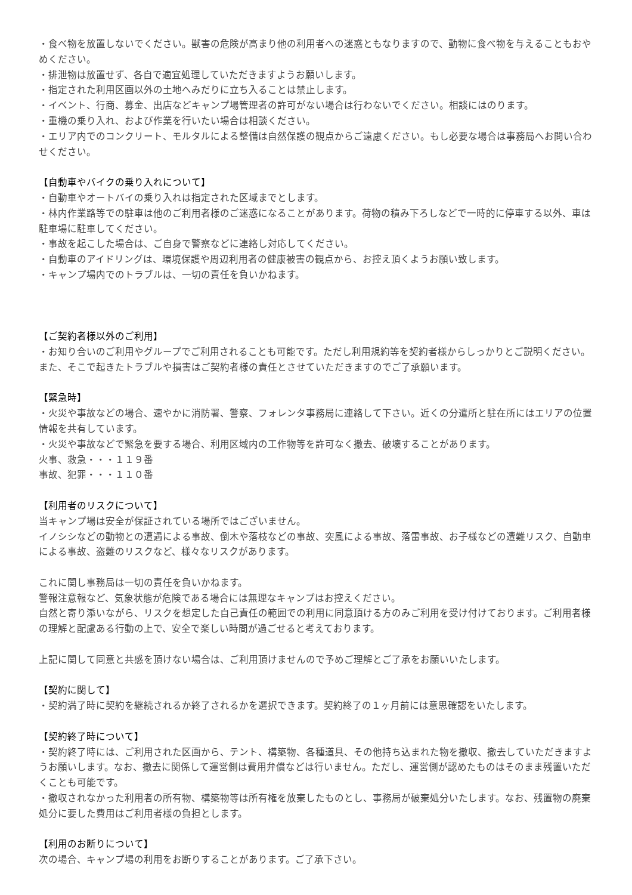・食べ物を放置しないでください。獣害の危険が高まり他の利用者への迷惑ともなりますので、動物に食べ物を与えることもおやめください。
・排泄物は放置せず、各自で適宜処理していただきますようお願いします。
・指定された利用区画以外の土地へみだりに立ち入ることは禁止します。
・イベント、行商、募金、出店などキャンプ場管理者の許可がない場合は行わないでください。相談にはのります。
・重機の乗り入れ、および作業を行いたい場合は相談ください。
・エリア内でのコンクリート、モルタルによる整備は自然保護の観点からご遠慮ください。もし必要な場合は事務局へお問い合わせください。
【自動車やバイクの乗り入れについて】
・自動車やオートバイの乗り入れは指定された区域までとします。
・林内作業路等での駐車は他のご利用者様のご迷惑になることがあります。荷物の積み下ろしなどで一時的に停車する以外、車は駐車場に駐車してください。
・事故を起こした場合は、ご自身で警察などに連絡し対応してください。
・自動車のアイドリングは、環境保護や周辺利用者の健康被害の観点から、お控え頂くようお願い致します。
・キャンプ場内でのトラブルは、一切の責任を負いかねます。
【ご契約者様以外のご利用】
・お知り合いのご利用やグループでご利用されることも可能です。ただし利用規約等を契約者様からしっかりとご説明ください。また、そこで起きたトラブルや損害はご契約者様の責任とさせていただきますのでご了承願います。
【緊急時】
・火災や事故などの場合、速やかに消防署、警察、フォレンタ事務局に連絡して下さい。近くの分遣所と駐在所にはエリアの位置情報を共有しています。
・火災や事故などで緊急を要する場合、利用区域内の工作物等を許可なく撤去、破壊することがあります。
火事、救急・・・１１９番
事故、犯罪・・・１１０番
【利用者のリスクについて】
当キャンプ場は安全が保証されている場所ではございません。
イノシシなどの動物との遭遇による事故、倒木や落枝などの事故、突風による事故、落雷事故、お子様などの遭難リスク、自動車による事故、盗難のリスクなど、様々なリスクがあります。
これに関し事務局は一切の責任を負いかねます。
警報注意報など、気象状態が危険である場合には無理なキャンプはお控えください。
自然と寄り添いながら、リスクを想定した自己責任の範囲での利用に同意頂ける方のみご利用を受け付けております。ご利用者様の理解と配慮ある行動の上で、安全で楽しい時間が過ごせると考えております。
上記に関して同意と共感を頂けない場合は、ご利用頂けませんので予めご理解とご了承をお願いいたします。
【契約に関して】
・契約満了時に契約を継続されるか終了されるかを選択できます。契約終了の１ヶ月前には意思確認をいたします。
【契約終了時について】
・契約終了時には、ご利用された区画から、テント、構築物、各種道具、その他持ち込まれた物を撤収、撤去していただきますようお願いします。なお、撤去に関係して運営側は費用弁償などは行いません。ただし、運営側が認めたものはそのまま残置いただくことも可能です。
・撤収されなかった利用者の所有物、構築物等は所有権を放棄したものとし、事務局が破棄処分いたします。なお、残置物の廃棄処分に要した費用はご利用者様の負担とします。
【利用のお断りについて】
次の場合、キャンプ場の利用をお断りすることがあります。ご了承下さい。